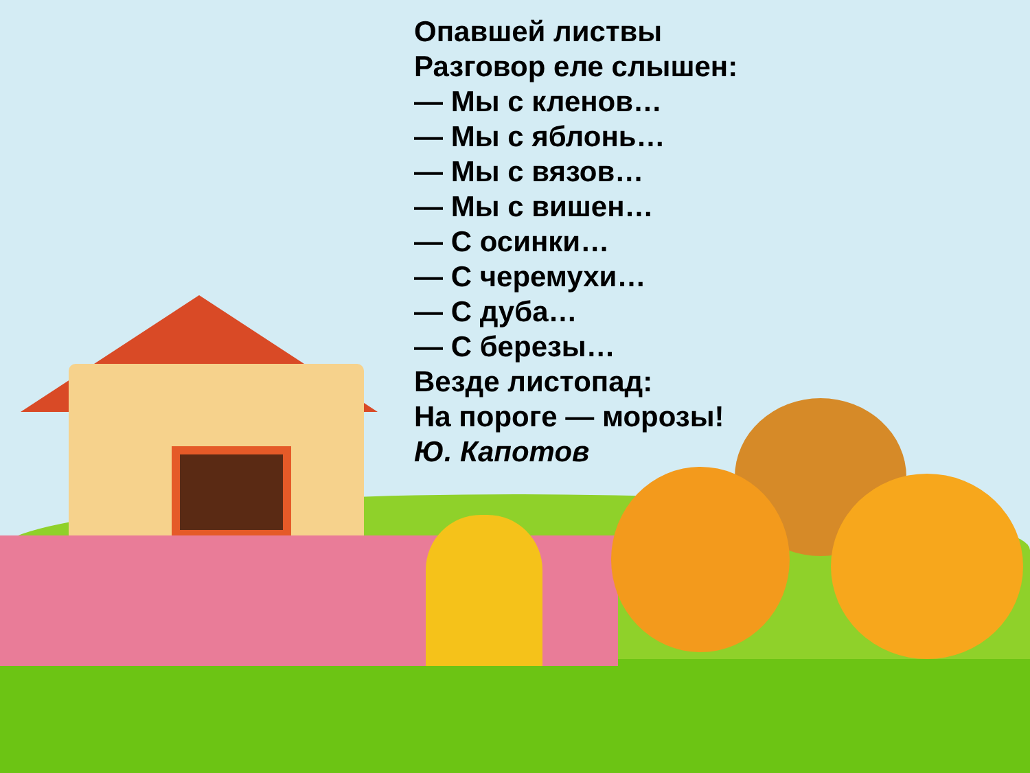Опавшей листвы
Разговор еле слышен:
— Мы с кленов…
— Мы с яблонь…
— Мы с вязов…
— Мы с вишен…
— С осинки…
— С черемухи…
— С дуба…
— С березы…
Везде листопад:
На пороге — морозы!
Ю. Капотов